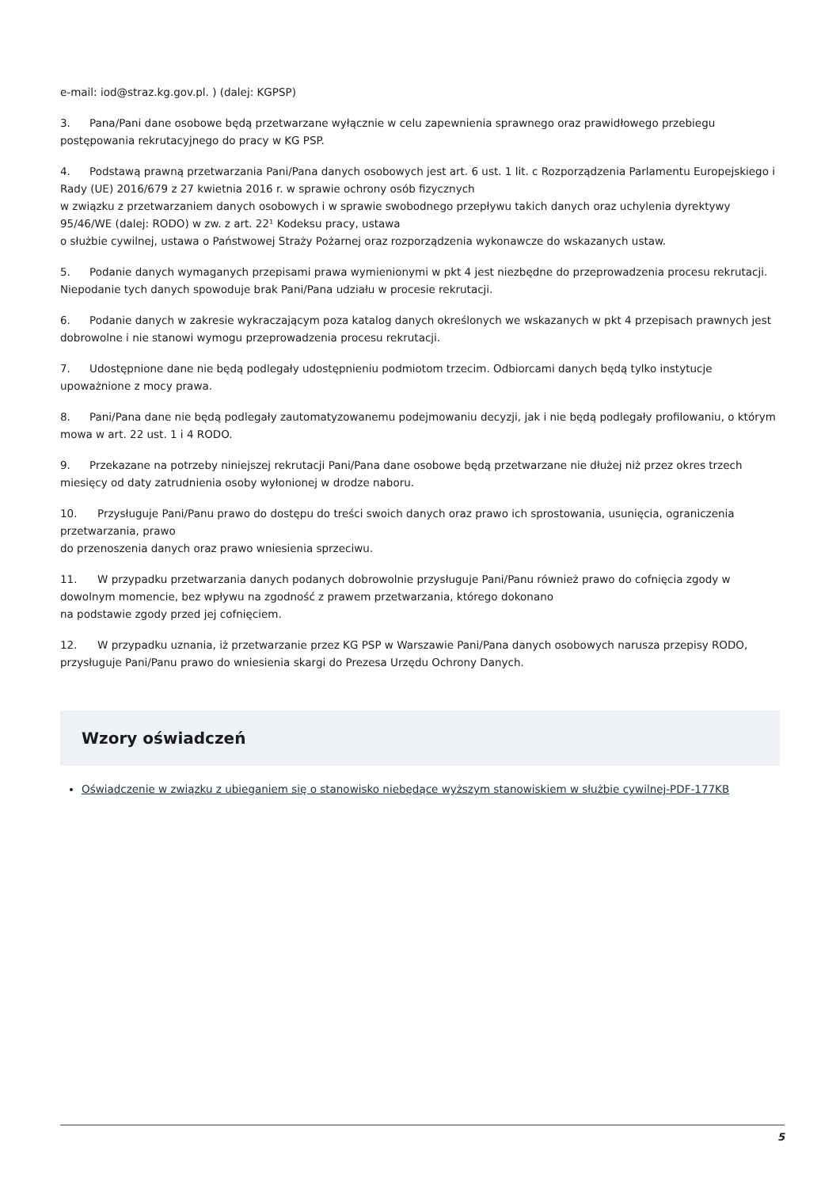e-mail: iod@straz.kg.gov.pl. ) (dalej: KGPSP)
3. Pana/Pani dane osobowe będą przetwarzane wyłącznie w celu zapewnienia sprawnego oraz prawidłowego przebiegu postępowania rekrutacyjnego do pracy w KG PSP.
4. Podstawą prawną przetwarzania Pani/Pana danych osobowych jest art. 6 ust. 1 lit. c Rozporządzenia Parlamentu Europejskiego i Rady (UE) 2016/679 z 27 kwietnia 2016 r. w sprawie ochrony osób fizycznych
w związku z przetwarzaniem danych osobowych i w sprawie swobodnego przepływu takich danych oraz uchylenia dyrektywy 95/46/WE (dalej: RODO) w zw. z art. 22¹ Kodeksu pracy, ustawa
o służbie cywilnej, ustawa o Państwowej Straży Pożarnej oraz rozporządzenia wykonawcze do wskazanych ustaw.
5. Podanie danych wymaganych przepisami prawa wymienionymi w pkt 4 jest niezbędne do przeprowadzenia procesu rekrutacji. Niepodanie tych danych spowoduje brak Pani/Pana udziału w procesie rekrutacji.
6. Podanie danych w zakresie wykraczającym poza katalog danych określonych we wskazanych w pkt 4 przepisach prawnych jest dobrowolne i nie stanowi wymogu przeprowadzenia procesu rekrutacji.
7. Udostępnione dane nie będą podlegały udostępnieniu podmiotom trzecim. Odbiorcami danych będą tylko instytucje upoważnione z mocy prawa.
8. Pani/Pana dane nie będą podlegały zautomatyzowanemu podejmowaniu decyzji, jak i nie będą podlegały profilowaniu, o którym mowa w art. 22 ust. 1 i 4 RODO.
9. Przekazane na potrzeby niniejszej rekrutacji Pani/Pana dane osobowe będą przetwarzane nie dłużej niż przez okres trzech miesięcy od daty zatrudnienia osoby wyłonionej w drodze naboru.
10. Przysługuje Pani/Panu prawo do dostępu do treści swoich danych oraz prawo ich sprostowania, usunięcia, ograniczenia przetwarzania, prawo
do przenoszenia danych oraz prawo wniesienia sprzeciwu.
11. W przypadku przetwarzania danych podanych dobrowolnie przysługuje Pani/Panu również prawo do cofnięcia zgody w dowolnym momencie, bez wpływu na zgodność z prawem przetwarzania, którego dokonano
na podstawie zgody przed jej cofnięciem.
12. W przypadku uznania, iż przetwarzanie przez KG PSP w Warszawie Pani/Pana danych osobowych narusza przepisy RODO, przysługuje Pani/Panu prawo do wniesienia skargi do Prezesa Urzędu Ochrony Danych.
Wzory oświadczeń
Oświadczenie w związku z ubieganiem się o stanowisko niebędące wyższym stanowiskiem w służbie cywilnej-PDF-177KB
5